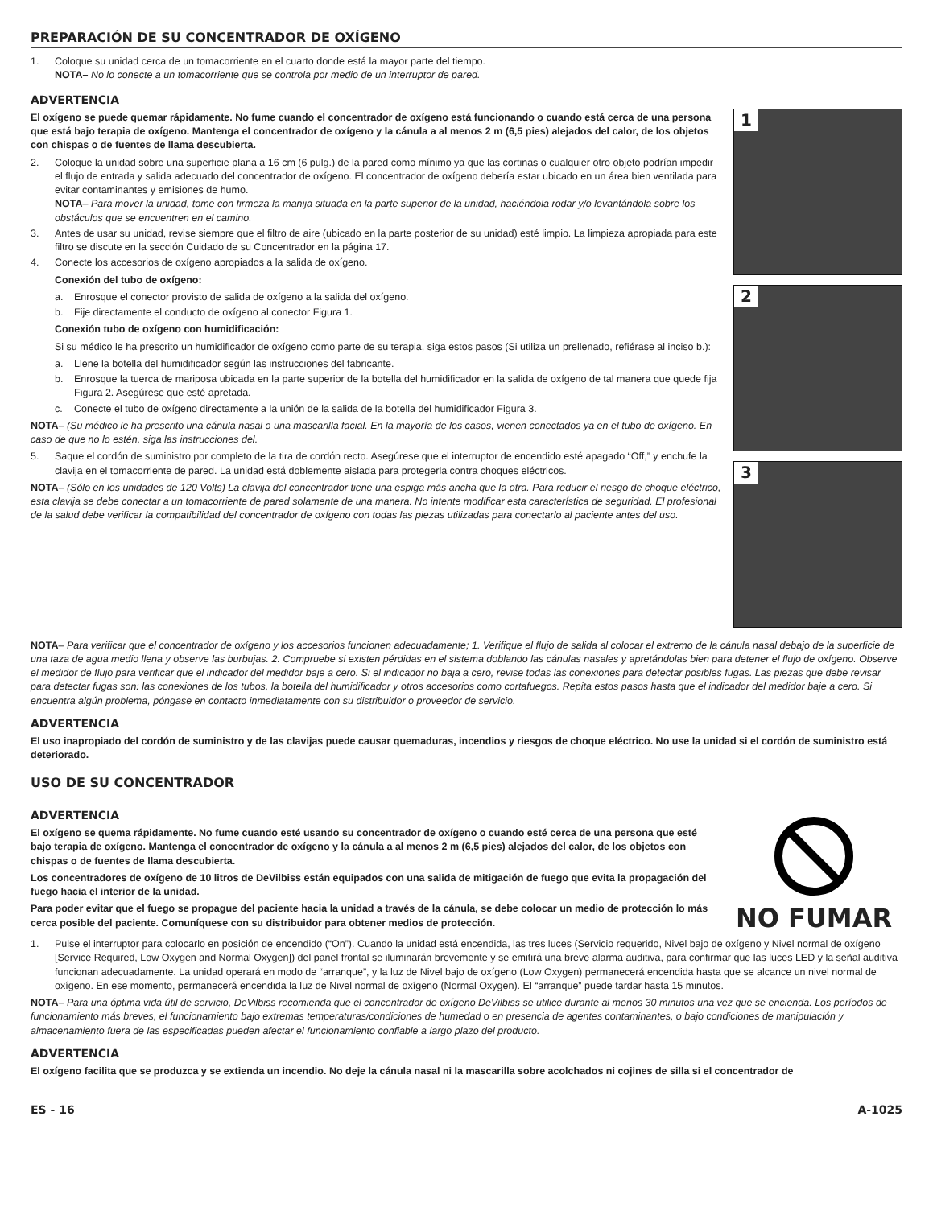PREPARACIÓN DE SU CONCENTRADOR DE OXÍGENO
1. Coloque su unidad cerca de un tomacorriente en el cuarto donde está la mayor parte del tiempo.
NOTA– No lo conecte a un tomacorriente que se controla por medio de un interruptor de pared.
ADVERTENCIA
El oxígeno se puede quemar rápidamente. No fume cuando el concentrador de oxígeno está funcionando o cuando está cerca de una persona que está bajo terapia de oxígeno. Mantenga el concentrador de oxígeno y la cánula a al menos 2 m (6,5 pies) alejados del calor, de los objetos con chispas o de fuentes de llama descubierta.
2. Coloque la unidad sobre una superficie plana a 16 cm (6 pulg.) de la pared como mínimo ya que las cortinas o cualquier otro objeto podrían impedir el flujo de entrada y salida adecuado del concentrador de oxígeno. El concentrador de oxígeno debería estar ubicado en un área bien ventilada para evitar contaminantes y emisiones de humo.
NOTA– Para mover la unidad, tome con firmeza la manija situada en la parte superior de la unidad, haciéndola rodar y/o levantándola sobre los obstáculos que se encuentren en el camino.
3. Antes de usar su unidad, revise siempre que el filtro de aire (ubicado en la parte posterior de su unidad) esté limpio. La limpieza apropiada para este filtro se discute en la sección Cuidado de su Concentrador en la página 17.
4. Conecte los accesorios de oxígeno apropiados a la salida de oxígeno.
Conexión del tubo de oxígeno:
a. Enrosque el conector provisto de salida de oxígeno a la salida del oxígeno.
b. Fije directamente el conducto de oxígeno al conector Figura 1.
Conexión tubo de oxígeno con humidificación:
Si su médico le ha prescrito un humidificador de oxígeno como parte de su terapia, siga estos pasos (Si utiliza un prellenado, refiérase al inciso b.):
a. Llene la botella del humidificador según las instrucciones del fabricante.
b. Enrosque la tuerca de mariposa ubicada en la parte superior de la botella del humidificador en la salida de oxígeno de tal manera que quede fija Figura 2. Asegúrese que esté apretada.
c. Conecte el tubo de oxígeno directamente a la unión de la salida de la botella del humidificador Figura 3.
NOTA– (Su médico le ha prescrito una cánula nasal o una mascarilla facial. En la mayoría de los casos, vienen conectados ya en el tubo de oxígeno. En caso de que no lo estén, siga las instrucciones del.
5. Saque el cordón de suministro por completo de la tira de cordón recto. Asegúrese que el interruptor de encendido esté apagado “Off,” y enchufe la clavija en el tomacorriente de pared. La unidad está doblemente aislada para protegerla contra choques eléctricos.
NOTA– (Sólo en los unidades de 120 Volts) La clavija del concentrador tiene una espiga más ancha que la otra. Para reducir el riesgo de choque eléctrico, esta clavija se debe conectar a un tomacorriente de pared solamente de una manera. No intente modificar esta característica de seguridad. El profesional de la salud debe verificar la compatibilidad del concentrador de oxígeno con todas las piezas utilizadas para conectarlo al paciente antes del uso.
1
2
3
NOTA– Para verificar que el concentrador de oxígeno y los accesorios funcionen adecuadamente; 1. Verifique el flujo de salida al colocar el extremo de la cánula nasal debajo de la superficie de una taza de agua medio llena y observe las burbujas. 2. Compruebe si existen pérdidas en el sistema doblando las cánulas nasales y apretándolas bien para detener el flujo de oxígeno. Observe el medidor de flujo para verificar que el indicador del medidor baje a cero. Si el indicador no baja a cero, revise todas las conexiones para detectar posibles fugas. Las piezas que debe revisar para detectar fugas son: las conexiones de los tubos, la botella del humidificador y otros accesorios como cortafuegos. Repita estos pasos hasta que el indicador del medidor baje a cero. Si encuentra algún problema, póngase en contacto inmediatamente con su distribuidor o proveedor de servicio.
ADVERTENCIA
El uso inapropiado del cordón de suministro y de las clavijas puede causar quemaduras, incendios y riesgos de choque eléctrico. No use la unidad si el cordón de suministro está deteriorado.
USO DE SU CONCENTRADOR
ADVERTENCIA
El oxígeno se quema rápidamente. No fume cuando esté usando su concentrador de oxígeno o cuando esté cerca de una persona que esté bajo terapia de oxígeno. Mantenga el concentrador de oxígeno y la cánula a al menos 2 m (6,5 pies) alejados del calor, de los objetos con chispas o de fuentes de llama descubierta.
Los concentradores de oxígeno de 10 litros de DeVilbiss están equipados con una salida de mitigación de fuego que evita la propagación del fuego hacia el interior de la unidad.
Para poder evitar que el fuego se propague del paciente hacia la unidad a través de la cánula, se debe colocar un medio de protección lo más cerca posible del paciente. Comuníquese con su distribuidor para obtener medios de protección.
NO FUMAR
1. Pulse el interruptor para colocarlo en posición de encendido (“On”). Cuando la unidad está encendida, las tres luces (Servicio requerido, Nivel bajo de oxígeno y Nivel normal de oxígeno [Service Required, Low Oxygen and Normal Oxygen]) del panel frontal se iluminarán brevemente y se emitirá una breve alarma auditiva, para confirmar que las luces LED y la señal auditiva funcionan adecuadamente. La unidad operará en modo de “arranque”, y la luz de Nivel bajo de oxígeno (Low Oxygen) permanecerá encendida hasta que se alcance un nivel normal de oxígeno. En ese momento, permanecerá encendida la luz de Nivel normal de oxígeno (Normal Oxygen). El “arranque” puede tardar hasta 15 minutos.
NOTA– Para una óptima vida útil de servicio, DeVilbiss recomienda que el concentrador de oxígeno DeVilbiss se utilice durante al menos 30 minutos una vez que se encienda. Los períodos de funcionamiento más breves, el funcionamiento bajo extremas temperaturas/condiciones de humedad o en presencia de agentes contaminantes, o bajo condiciones de manipulación y almacenamiento fuera de las especificadas pueden afectar el funcionamiento confiable a largo plazo del producto.
ADVERTENCIA
El oxígeno facilita que se produzca y se extienda un incendio. No deje la cánula nasal ni la mascarilla sobre acolchados ni cojines de silla si el concentrador de
ES - 16 A-1025